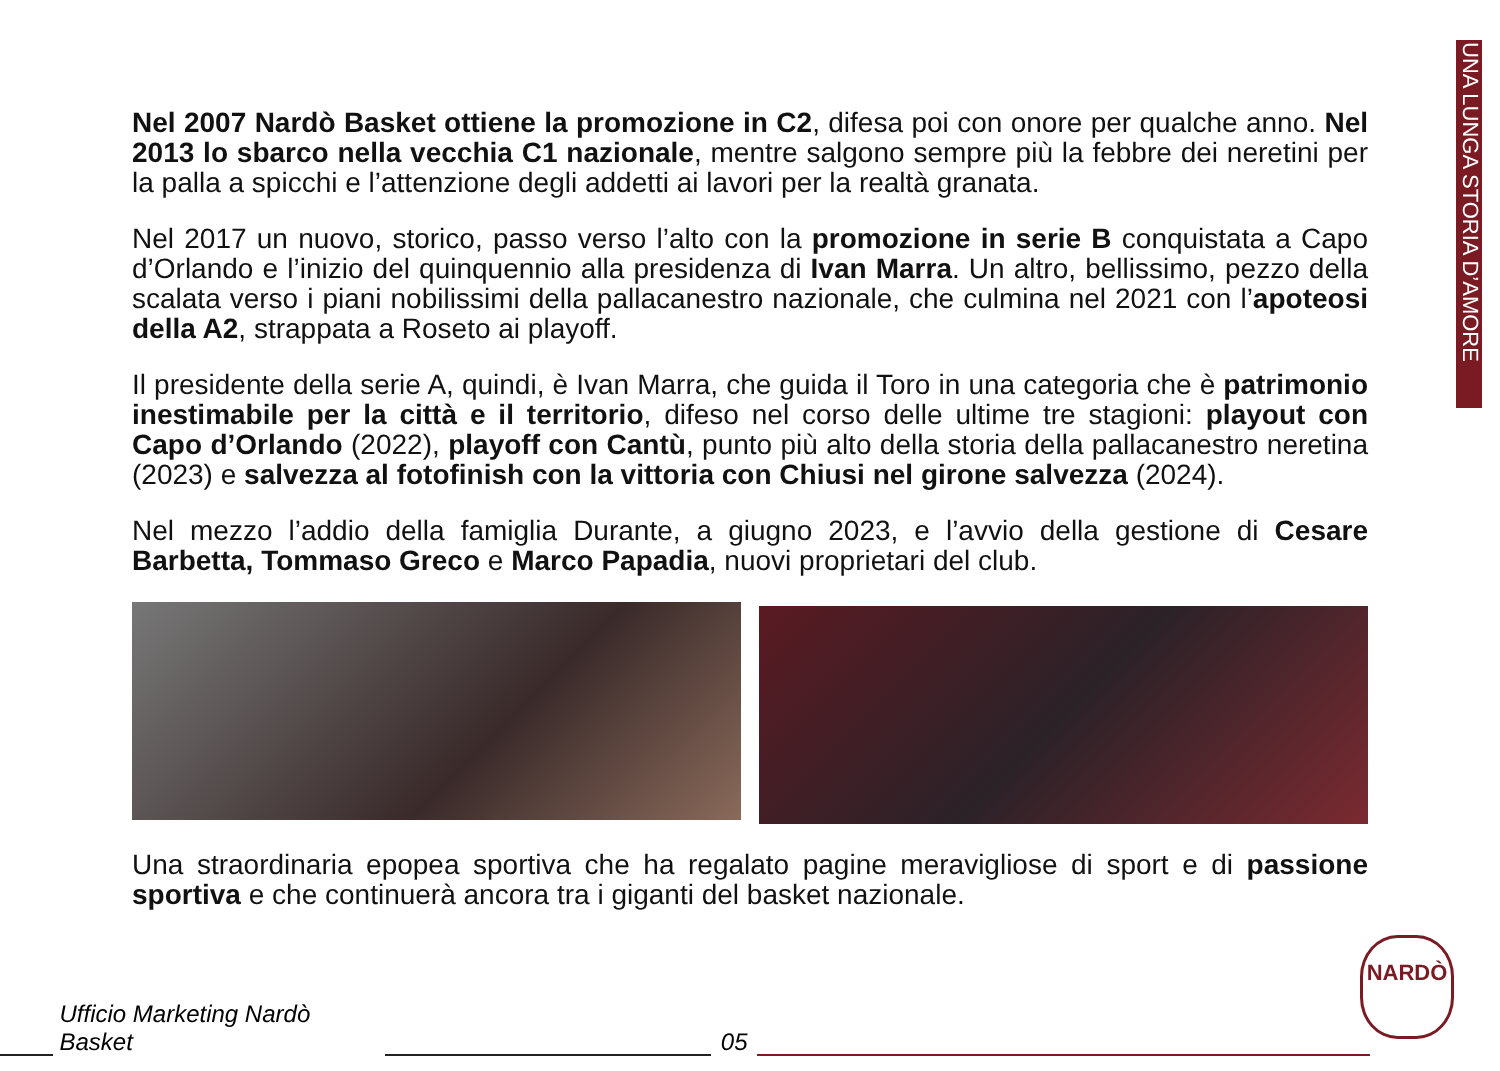UNA LUNGA STORIA D’AMORE
Nel 2007 Nardò Basket ottiene la promozione in C2, difesa poi con onore per qualche anno. Nel 2013 lo sbarco nella vecchia C1 nazionale, mentre salgono sempre più la febbre dei neretini per la palla a spicchi e l’attenzione degli addetti ai lavori per la realtà granata.
Nel 2017 un nuovo, storico, passo verso l’alto con la promozione in serie B conquistata a Capo d’Orlando e l’inizio del quinquennio alla presidenza di Ivan Marra. Un altro, bellissimo, pezzo della scalata verso i piani nobilissimi della pallacanestro nazionale, che culmina nel 2021 con l’apoteosi della A2, strappata a Roseto ai playoff.
Il presidente della serie A, quindi, è Ivan Marra, che guida il Toro in una categoria che è patrimonio inestimabile per la città e il territorio, difeso nel corso delle ultime tre stagioni: playout con Capo d’Orlando (2022), playoff con Cantù, punto più alto della storia della pallacanestro neretina (2023) e salvezza al fotofinish con la vittoria con Chiusi nel girone salvezza (2024).
Nel mezzo l’addio della famiglia Durante, a giugno 2023, e l’avvio della gestione di Cesare Barbetta, Tommaso Greco e Marco Papadia, nuovi proprietari del club.
Una straordinaria epopea sportiva che ha regalato pagine meravigliose di sport e di passione sportiva e che continuerà ancora tra i giganti del basket nazionale.
Ufficio Marketing Nardò Basket
05
NARDÒ